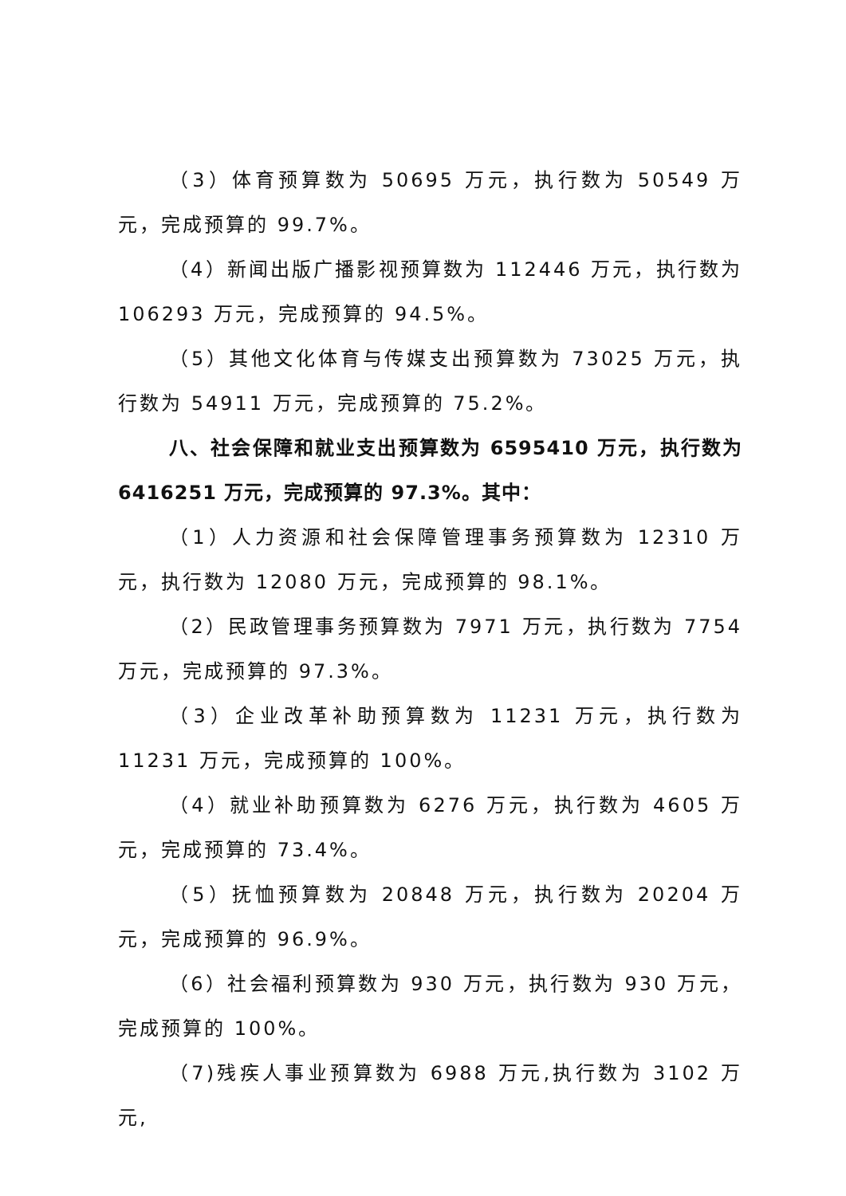（3）体育预算数为 50695 万元，执行数为 50549 万元，完成预算的 99.7%。
（4）新闻出版广播影视预算数为 112446 万元，执行数为 106293 万元，完成预算的 94.5%。
（5）其他文化体育与传媒支出预算数为 73025 万元，执行数为 54911 万元，完成预算的 75.2%。
八、社会保障和就业支出预算数为 6595410 万元，执行数为 6416251 万元，完成预算的 97.3%。其中：
（1）人力资源和社会保障管理事务预算数为 12310 万元，执行数为 12080 万元，完成预算的 98.1%。
（2）民政管理事务预算数为 7971 万元，执行数为 7754 万元，完成预算的 97.3%。
（3）企业改革补助预算数为 11231 万元，执行数为 11231 万元，完成预算的 100%。
（4）就业补助预算数为 6276 万元，执行数为 4605 万元，完成预算的 73.4%。
（5）抚恤预算数为 20848 万元，执行数为 20204 万元，完成预算的 96.9%。
（6）社会福利预算数为 930 万元，执行数为 930 万元，完成预算的 100%。
（7)残疾人事业预算数为 6988 万元,执行数为 3102 万元,